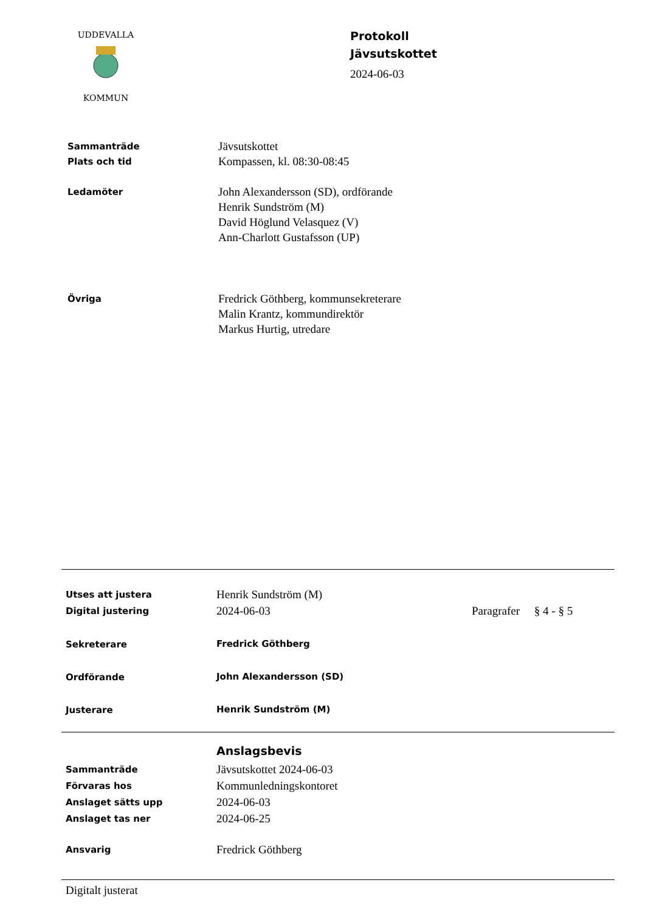KOMMUN
UDDEVALLA
Protokoll
Jävsutskottet
2024-06-03
Sammanträde
Plats och tid
Jävsutskottet
Kompassen, kl. 08:30-08:45
Ledamöter
John Alexandersson (SD), ordförande
Henrik Sundström (M)
David Höglund Velasquez (V)
Ann-Charlott Gustafsson (UP)
Övriga
Fredrick Göthberg, kommunsekreterare
Malin Krantz, kommundirektör
Markus Hurtig, utredare
Utses att justera
Digital justering
Henrik Sundström (M)
2024-06-03
Paragrafer § 4 - § 5
Sekreterare Fredrick Göthberg
Ordförande John Alexandersson (SD)
Justerare Henrik Sundström (M)
Anslagsbevis
Sammanträde
Förvaras hos
Anslaget sätts upp
Anslaget tas ner
Jävsutskottet 2024-06-03
Kommunledningskontoret
2024-06-03
2024-06-25
Ansvarig
Fredrick Göthberg
Digitalt justerat